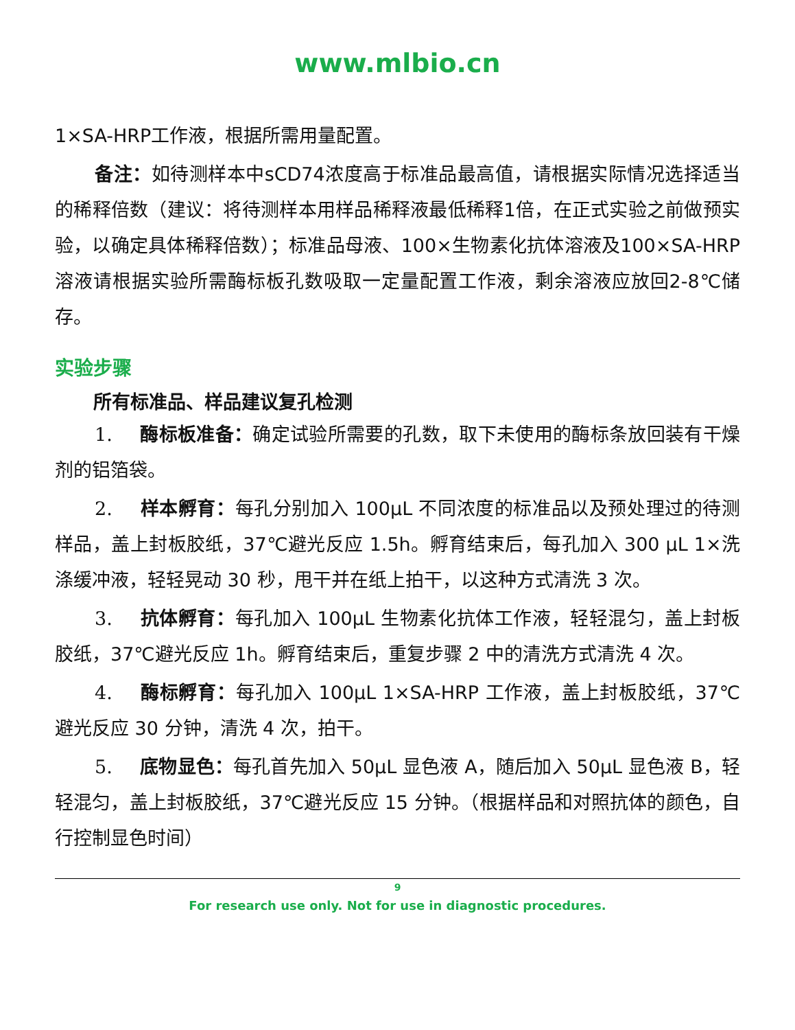www.mlbio.cn
1×SA-HRP工作液，根据所需用量配置。
备注：如待测样本中sCD74浓度高于标准品最高值，请根据实际情况选择适当的稀释倍数（建议：将待测样本用样品稀释液最低稀释1倍，在正式实验之前做预实验，以确定具体稀释倍数）；标准品母液、100×生物素化抗体溶液及100×SA-HRP溶液请根据实验所需酶标板孔数吸取一定量配置工作液，剩余溶液应放回2-8℃储存。
实验步骤
所有标准品、样品建议复孔检测
1. 酶标板准备：确定试验所需要的孔数，取下未使用的酶标条放回装有干燥剂的铝箔袋。
2. 样本孵育：每孔分别加入 100μL 不同浓度的标准品以及预处理过的待测样品，盖上封板胶纸，37℃避光反应 1.5h。孵育结束后，每孔加入 300 μL 1×洗涤缓冲液，轻轻晃动 30 秒，甩干并在纸上拍干，以这种方式清洗 3 次。
3. 抗体孵育：每孔加入 100μL 生物素化抗体工作液，轻轻混匀，盖上封板胶纸，37℃避光反应 1h。孵育结束后，重复步骤 2 中的清洗方式清洗 4 次。
4. 酶标孵育：每孔加入 100μL 1×SA-HRP 工作液，盖上封板胶纸，37℃避光反应 30 分钟，清洗 4 次，拍干。
5. 底物显色：每孔首先加入 50μL 显色液 A，随后加入 50μL 显色液 B，轻轻混匀，盖上封板胶纸，37℃避光反应 15 分钟。（根据样品和对照抗体的颜色，自行控制显色时间）
9
For research use only. Not for use in diagnostic procedures.